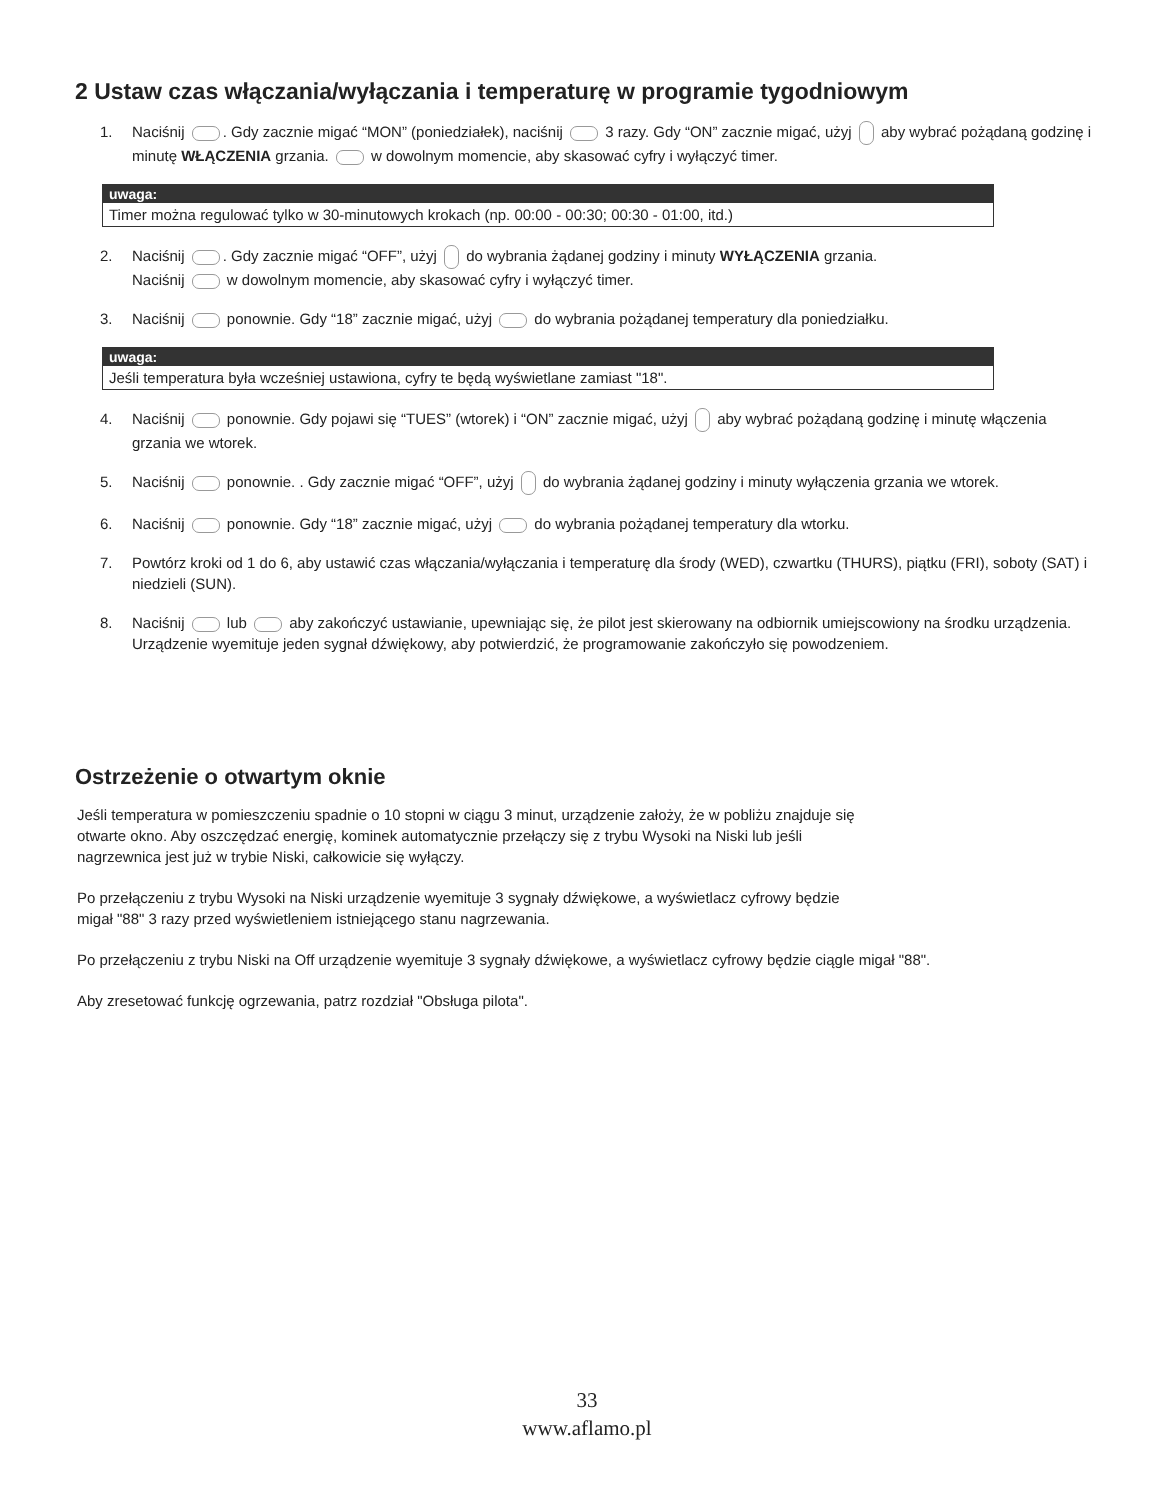2 Ustaw czas włączania/wyłączania i temperaturę w programie tygodniowym
1. Naciśnij . Gdy zacznie migać “MON” (poniedziałek), naciśnij 3 razy. Gdy “ON” zacznie migać, użyj aby wybrać pożądaną godzinę i minutę WŁĄCZENIA grzania. w dowolnym momencie, aby skasować cyfry i wyłączyć timer.
uwaga:
Timer można regulować tylko w 30-minutowych krokach (np. 00:00 - 00:30; 00:30 - 01:00, itd.)
2. Naciśnij . Gdy zacznie migać “OFF”, użyj do wybrania żądanej godziny i minuty WYŁĄCZENIA grzania.
Naciśnij w dowolnym momencie, aby skasować cyfry i wyłączyć timer.
3. Naciśnij ponownie. Gdy “18” zacznie migać, użyj do wybrania pożądanej temperatury dla poniedziałku.
uwaga:
Jeśli temperatura była wcześniej ustawiona, cyfry te będą wyświetlane zamiast "18".
4. Naciśnij ponownie. Gdy pojawi się “TUES” (wtorek) i “ON” zacznie migać, użyj aby wybrać pożądaną godzinę i minutę włączenia grzania we wtorek.
5. Naciśnij ponownie. . Gdy zacznie migać “OFF”, użyj do wybrania żądanej godziny i minuty wyłączenia grzania we wtorek.
6. Naciśnij ponownie. Gdy “18” zacznie migać, użyj do wybrania pożądanej temperatury dla wtorku.
7. Powtórz kroki od 1 do 6, aby ustawić czas włączania/wyłączania i temperaturę dla środy (WED), czwartku (THURS), piątku (FRI), soboty (SAT) i niedzieli (SUN).
8. Naciśnij lub aby zakończyć ustawianie, upewniając się, że pilot jest skierowany na odbiornik umiejscowiony na środku urządzenia. Urządzenie wyemituje jeden sygnał dźwiękowy, aby potwierdzić, że programowanie zakończyło się powodzeniem.
Ostrzeżenie o otwartym oknie
Jeśli temperatura w pomieszczeniu spadnie o 10 stopni w ciągu 3 minut, urządzenie założy, że w pobliżu znajduje się
otwarte okno. Aby oszczędzać energię, kominek automatycznie przełączy się z trybu Wysoki na Niski lub jeśli
nagrzewnica jest już w trybie Niski, całkowicie się wyłączy.
Po przełączeniu z trybu Wysoki na Niski urządzenie wyemituje 3 sygnały dźwiękowe, a wyświetlacz cyfrowy będzie
migał "88" 3 razy przed wyświetleniem istniejącego stanu nagrzewania.
Po przełączeniu z trybu Niski na Off urządzenie wyemituje 3 sygnały dźwiękowe, a wyświetlacz cyfrowy będzie ciągle migał "88".
Aby zresetować funkcję ogrzewania, patrz rozdział "Obsługa pilota".
33
www.aflamo.pl